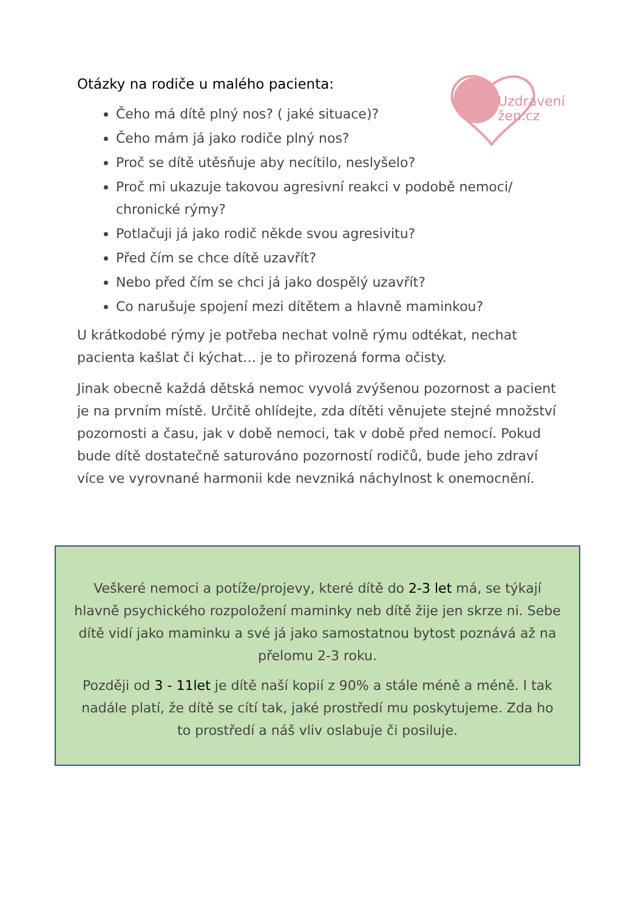Uzdravení
žen.cz
Otázky na rodiče u malého pacienta:
Čeho má dítě plný nos? ( jaké situace)?
Čeho mám já jako rodiče plný nos?
Proč se dítě utěsňuje aby necítilo, neslyšelo?
Proč mi ukazuje takovou agresivní reakci v podobě nemoci/ chronické rýmy?
Potlačuji já jako rodič někde svou agresivitu?
Před čím se chce dítě uzavřít?
Nebo před čím se chci já jako dospělý uzavřít?
Co narušuje spojení mezi dítětem a hlavně maminkou?
U krátkodobé rýmy je potřeba nechat volně rýmu odtékat, nechat pacienta kašlat či kýchat… je to přirozená forma očisty.
Jinak obecně každá dětská nemoc vyvolá zvýšenou pozornost a pacient je na prvním místě. Určitě ohlídejte, zda dítěti věnujete stejné množství pozornosti a času, jak v době nemoci, tak v době před nemocí. Pokud bude dítě dostatečně saturováno pozorností rodičů, bude jeho zdraví více ve vyrovnané harmonii kde nevzniká náchylnost k onemocnění.
Veškeré nemoci a potíže/projevy, které dítě do 2-3 let má, se týkají hlavně psychického rozpoložení maminky neb dítě žije jen skrze ni. Sebe dítě vidí jako maminku a své já jako samostatnou bytost poznává až na přelomu 2-3 roku.
Později od 3 - 11let je dítě naší kopií z 90% a stále méně a méně. I tak nadále platí, že dítě se cítí tak, jaké prostředí mu poskytujeme. Zda ho to prostředí a náš vliv oslabuje či posiluje.